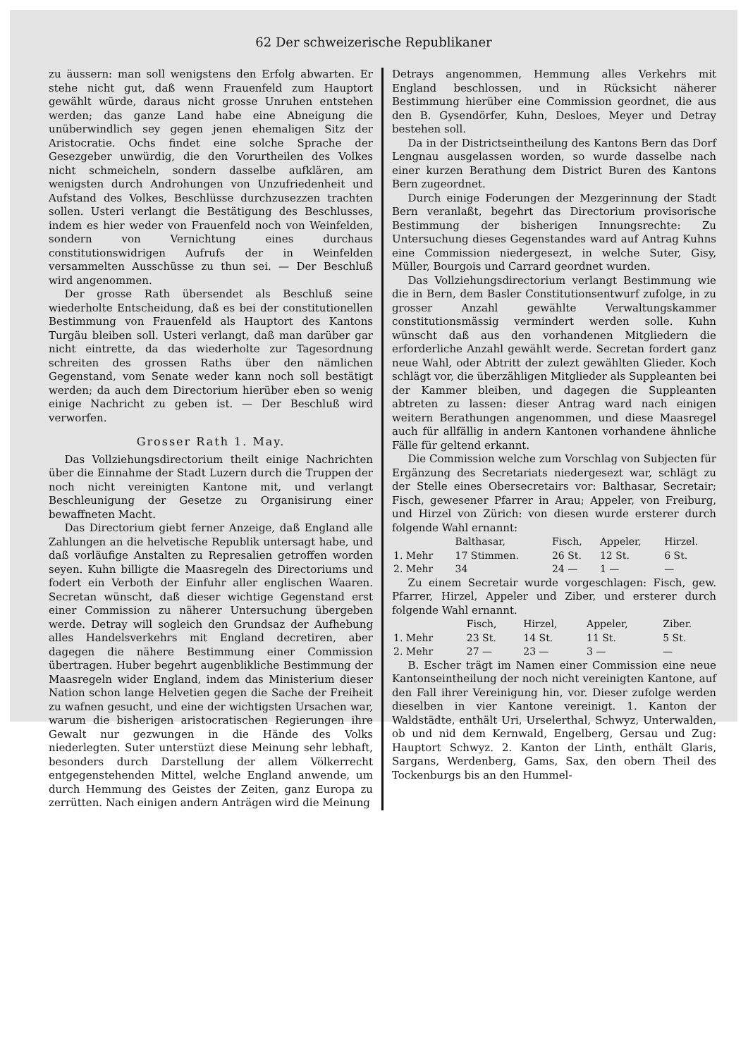62 Der schweizerische Republikaner
zu äussern: man soll wenigstens den Erfolg abwarten. Er stehe nicht gut, daß wenn Frauenfeld zum Hauptort gewählt würde, daraus nicht grosse Unruhen entstehen werden; das ganze Land habe eine Abneigung die unüberwindlich sey gegen jenen ehemaligen Sitz der Aristocratie. Ochs findet eine solche Sprache der Gesezgeber unwürdig, die den Vorurtheilen des Volkes nicht schmeicheln, sondern dasselbe aufklären, am wenigsten durch Androhungen von Unzufriedenheit und Aufstand des Volkes, Beschlüsse durchzusezzen trachten sollen. Usteri verlangt die Bestätigung des Beschlusses, indem es hier weder von Frauenfeld noch von Weinfelden, sondern von Vernichtung eines durchaus constitutionswidrigen Aufrufs der in Weinfelden versammelten Ausschüsse zu thun sei. — Der Beschluß wird angenommen.
Der grosse Rath übersendet als Beschluß seine wiederholte Entscheidung, daß es bei der constitutionellen Bestimmung von Frauenfeld als Hauptort des Kantons Turgäu bleiben soll. Usteri verlangt, daß man darüber gar nicht eintrette, da das wiederholte zur Tagesordnung schreiten des grossen Raths über den nämlichen Gegenstand, vom Senate weder kann noch soll bestätigt werden; da auch dem Directorium hierüber eben so wenig einige Nachricht zu geben ist. — Der Beschluß wird verworfen.
Grosser Rath 1. May.
Das Vollziehungsdirectorium theilt einige Nachrichten über die Einnahme der Stadt Luzern durch die Truppen der noch nicht vereinigten Kantone mit, und verlangt Beschleunigung der Gesetze zu Organisirung einer bewaffneten Macht.
Das Directorium giebt ferner Anzeige, daß England alle Zahlungen an die helvetische Republik untersagt habe, und daß vorläufige Anstalten zu Represalien getroffen worden seyen. Kuhn billigte die Maasregeln des Directoriums und fodert ein Verboth der Einfuhr aller englischen Waaren. Secretan wünscht, daß dieser wichtige Gegenstand erst einer Commission zu näherer Untersuchung übergeben werde. Detray will sogleich den Grundsaz der Aufhebung alles Handelsverkehrs mit England decretiren, aber dagegen die nähere Bestimmung einer Commission übertragen. Huber begehrt augenblikliche Bestimmung der Maasregeln wider England, indem das Ministerium dieser Nation schon lange Helvetien gegen die Sache der Freiheit zu wafnen gesucht, und eine der wichtigsten Ursachen war, warum die bisherigen aristocratischen Regierungen ihre Gewalt nur gezwungen in die Hände des Volks niederlegten. Suter unterstüzt diese Meinung sehr lebhaft, besonders durch Darstellung der allem Völkerrecht entgegenstehenden Mittel, welche England anwende, um durch Hemmung des Geistes der Zeiten, ganz Europa zu zerrütten. Nach einigen andern Anträgen wird die Meinung
Detrays angenommen, Hemmung alles Verkehrs mit England beschlossen, und in Rücksicht näherer Bestimmung hierüber eine Commission geordnet, die aus den B. Gysendörfer, Kuhn, Desloes, Meyer und Detray bestehen soll.
Da in der Districtseintheilung des Kantons Bern das Dorf Lengnau ausgelassen worden, so wurde dasselbe nach einer kurzen Berathung dem District Buren des Kantons Bern zugeordnet.
Durch einige Foderungen der Mezgerinnung der Stadt Bern veranlaßt, begehrt das Directorium provisorische Bestimmung der bisherigen Innungsrechte: Zu Untersuchung dieses Gegenstandes ward auf Antrag Kuhns eine Commission niedergesezt, in welche Suter, Gisy, Müller, Bourgois und Carrard geordnet wurden.
Das Vollziehungsdirectorium verlangt Bestimmung wie die in Bern, dem Basler Constitutionsentwurf zufolge, in zu grosser Anzahl gewählte Verwaltungskammer constitutionsmässig vermindert werden solle. Kuhn wünscht daß aus den vorhandenen Mitgliedern die erforderliche Anzahl gewählt werde. Secretan fordert ganz neue Wahl, oder Abtritt der zulezt gewählten Glieder. Koch schlägt vor, die überzähligen Mitglieder als Suppleanten bei der Kammer bleiben, und dagegen die Suppleanten abtreten zu lassen: dieser Antrag ward nach einigen weitern Berathungen angenommen, und diese Maasregel auch für allfällig in andern Kantonen vorhandene ähnliche Fälle für geltend erkannt.
Die Commission welche zum Vorschlag von Subjecten für Ergänzung des Secretariats niedergesezt war, schlägt zu der Stelle eines Obersecretairs vor: Balthasar, Secretair; Fisch, gewesener Pfarrer in Arau; Appeler, von Freiburg, und Hirzel von Zürich: von diesen wurde ersterer durch folgende Wahl ernannt:
| | Balthasar, | Fisch, | Appeler, | Hirzel. |
| --- | --- | --- | --- | --- |
| 1. Mehr | 17 Stimmen. | 26 St. | 12 St. | 6 St. |
| 2. Mehr | 34 | 24 — | 1 — | — |
Zu einem Secretair wurde vorgeschlagen: Fisch, gew. Pfarrer, Hirzel, Appeler und Ziber, und ersterer durch folgende Wahl ernannt.
| | Fisch, | Hirzel, | Appeler, | Ziber. |
| --- | --- | --- | --- | --- |
| 1. Mehr | 23 St. | 14 St. | 11 St. | 5 St. |
| 2. Mehr | 27 — | 23 — | 3 — | — |
B. Escher trägt im Namen einer Commission eine neue Kantonseintheilung der noch nicht vereinigten Kantone, auf den Fall ihrer Vereinigung hin, vor. Dieser zufolge werden dieselben in vier Kantone vereinigt. 1. Kanton der Waldstädte, enthält Uri, Urselerthal, Schwyz, Unterwalden, ob und nid dem Kernwald, Engelberg, Gersau und Zug: Hauptort Schwyz. 2. Kanton der Linth, enthält Glaris, Sargans, Werdenberg, Gams, Sax, den obern Theil des Tockenburgs bis an den Hummel-